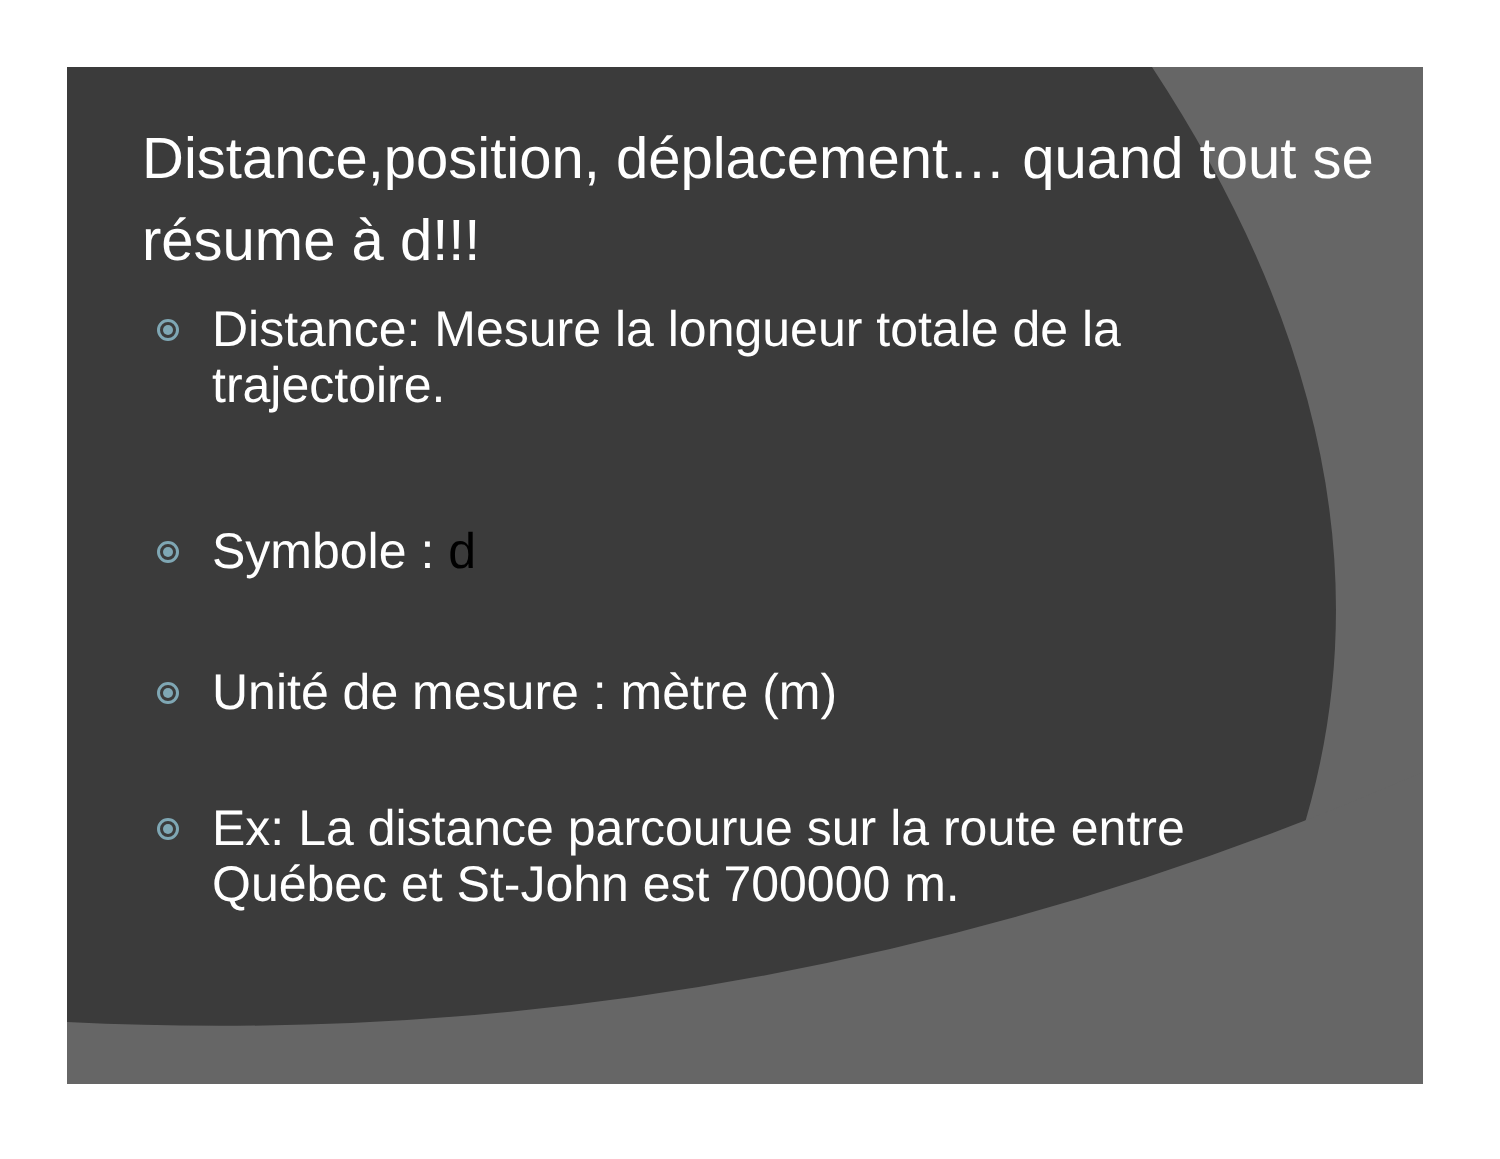Distance,position, déplacement… quand tout se résume à d!!!
Distance: Mesure la longueur totale de la trajectoire.
Symbole : d
Unité de mesure : mètre (m)
Ex: La distance parcourue sur la route entre Québec et St-John est 700000 m.